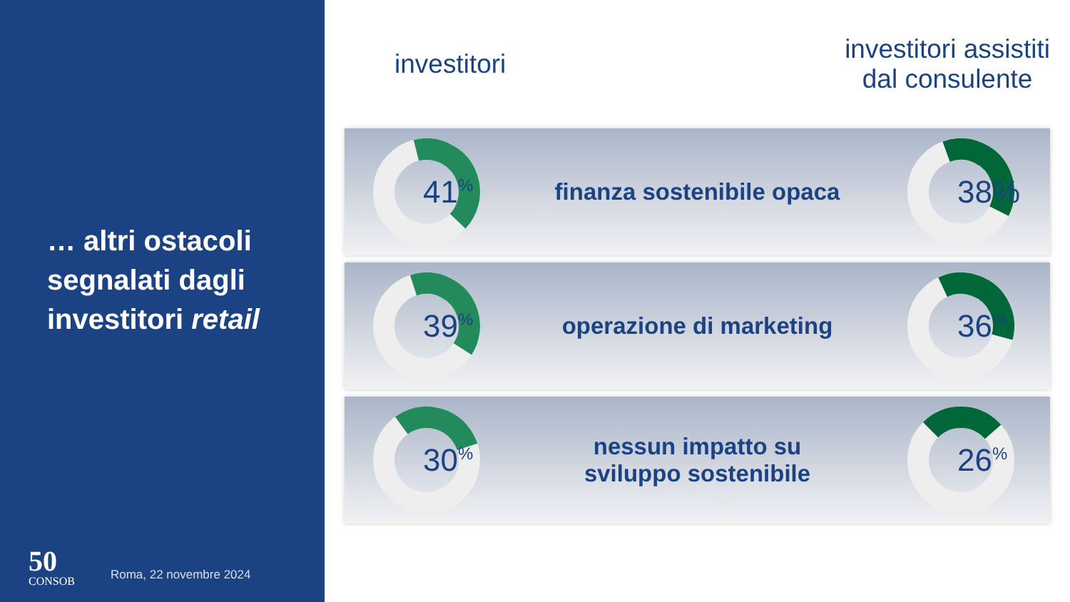… altri ostacoli
segnalati dagli
investitori retail
50
CONSOB
Roma, 22 novembre 2024
investitori
investitori assistiti
dal consulente
41<sup>%</sup>
finanza sostenibile opaca
38%
39<sup>%</sup>
operazione di marketing
36<sup>%</sup>
30<sup>%</sup>
nessun impatto su
sviluppo sostenibile
26<sup>%</sup>